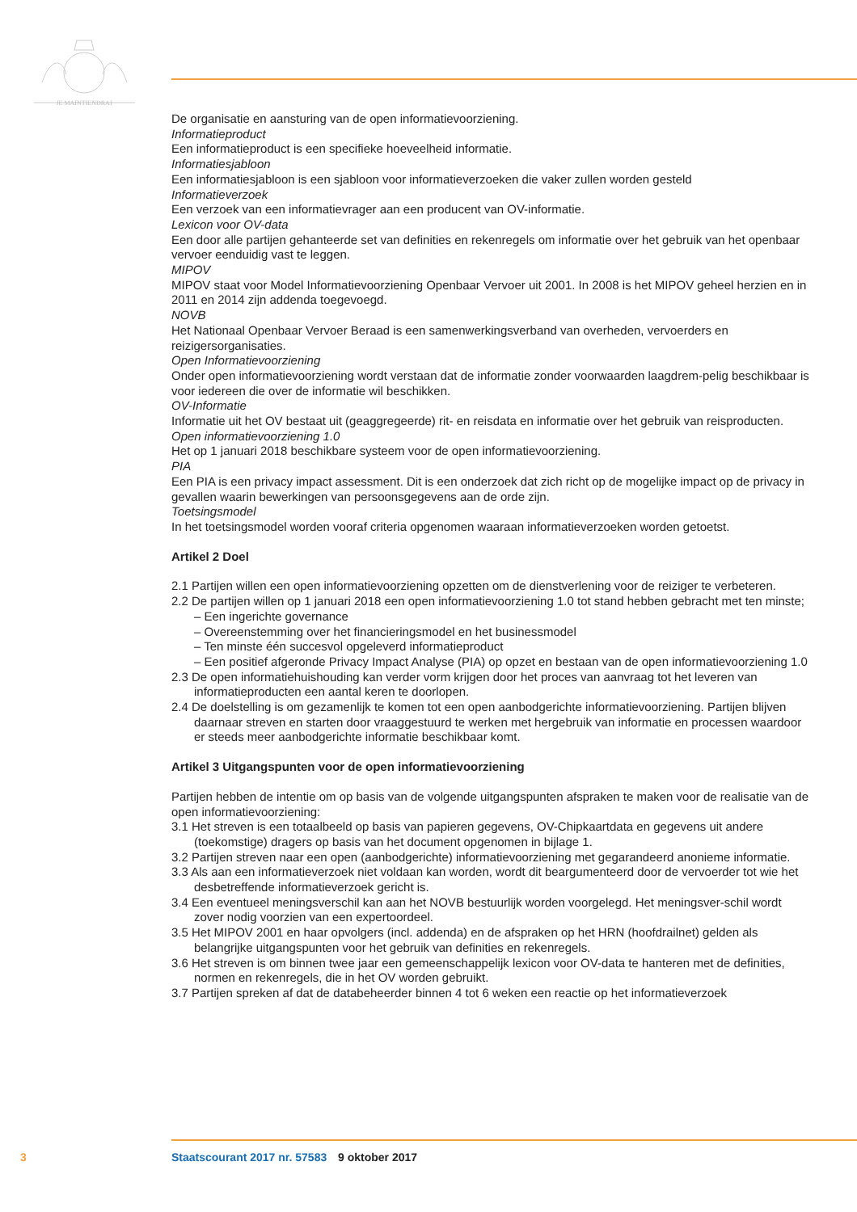JE MAINTIENDRAI
De organisatie en aansturing van de open informatievoorziening.
Informatieproduct
Een informatieproduct is een specifieke hoeveelheid informatie.
Informatiesjabloon
Een informatiesjabloon is een sjabloon voor informatieverzoeken die vaker zullen worden gesteld
Informatieverzoek
Een verzoek van een informatievrager aan een producent van OV-informatie.
Lexicon voor OV-data
Een door alle partijen gehanteerde set van definities en rekenregels om informatie over het gebruik van het openbaar vervoer eenduidig vast te leggen.
MIPOV
MIPOV staat voor Model Informatievoorziening Openbaar Vervoer uit 2001. In 2008 is het MIPOV geheel herzien en in 2011 en 2014 zijn addenda toegevoegd.
NOVB
Het Nationaal Openbaar Vervoer Beraad is een samenwerkingsverband van overheden, vervoerders en reizigersorganisaties.
Open Informatievoorziening
Onder open informatievoorziening wordt verstaan dat de informatie zonder voorwaarden laagdrem-pelig beschikbaar is voor iedereen die over de informatie wil beschikken.
OV-Informatie
Informatie uit het OV bestaat uit (geaggregeerde) rit- en reisdata en informatie over het gebruik van reisproducten.
Open informatievoorziening 1.0
Het op 1 januari 2018 beschikbare systeem voor de open informatievoorziening.
PIA
Een PIA is een privacy impact assessment. Dit is een onderzoek dat zich richt op de mogelijke impact op de privacy in gevallen waarin bewerkingen van persoonsgegevens aan de orde zijn.
Toetsingsmodel
In het toetsingsmodel worden vooraf criteria opgenomen waaraan informatieverzoeken worden getoetst.
Artikel 2 Doel
2.1 Partijen willen een open informatievoorziening opzetten om de dienstverlening voor de reiziger te verbeteren.
2.2 De partijen willen op 1 januari 2018 een open informatievoorziening 1.0 tot stand hebben gebracht met ten minste;
– Een ingerichte governance
– Overeenstemming over het financieringsmodel en het businessmodel
– Ten minste één succesvol opgeleverd informatieproduct
– Een positief afgeronde Privacy Impact Analyse (PIA) op opzet en bestaan van de open informatievoorziening 1.0
2.3 De open informatiehuishouding kan verder vorm krijgen door het proces van aanvraag tot het leveren van informatieproducten een aantal keren te doorlopen.
2.4 De doelstelling is om gezamenlijk te komen tot een open aanbodgerichte informatievoorziening. Partijen blijven daarnaar streven en starten door vraaggestuurd te werken met hergebruik van informatie en processen waardoor er steeds meer aanbodgerichte informatie beschikbaar komt.
Artikel 3 Uitgangspunten voor de open informatievoorziening
Partijen hebben de intentie om op basis van de volgende uitgangspunten afspraken te maken voor de realisatie van de open informatievoorziening:
3.1 Het streven is een totaalbeeld op basis van papieren gegevens, OV-Chipkaartdata en gegevens uit andere (toekomstige) dragers op basis van het document opgenomen in bijlage 1.
3.2 Partijen streven naar een open (aanbodgerichte) informatievoorziening met gegarandeerd anonieme informatie.
3.3 Als aan een informatieverzoek niet voldaan kan worden, wordt dit beargumenteerd door de vervoerder tot wie het desbetreffende informatieverzoek gericht is.
3.4 Een eventueel meningsverschil kan aan het NOVB bestuurlijk worden voorgelegd. Het meningsver-schil wordt zover nodig voorzien van een expertoordeel.
3.5 Het MIPOV 2001 en haar opvolgers (incl. addenda) en de afspraken op het HRN (hoofdrailnet) gelden als belangrijke uitgangspunten voor het gebruik van definities en rekenregels.
3.6 Het streven is om binnen twee jaar een gemeenschappelijk lexicon voor OV-data te hanteren met de definities, normen en rekenregels, die in het OV worden gebruikt.
3.7 Partijen spreken af dat de databeheerder binnen 4 tot 6 weken een reactie op het informatieverzoek
3 Staatscourant 2017 nr. 57583 9 oktober 2017